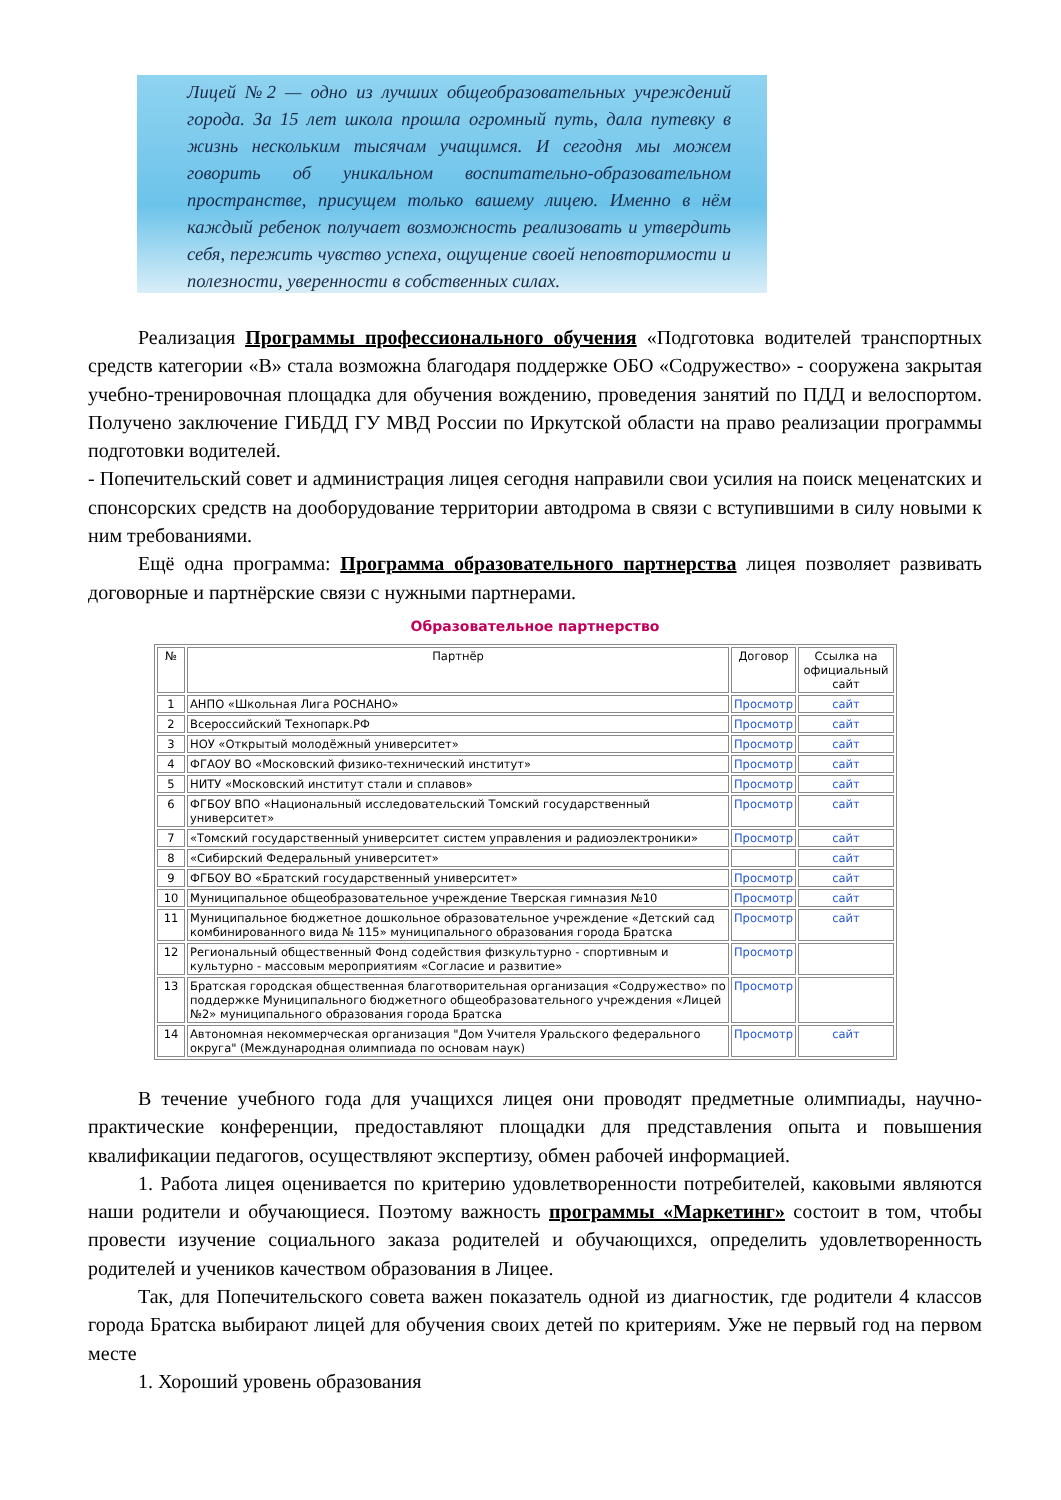Лицей №2 — одно из лучших общеобразовательных учреждений города. За 15 лет школа прошла огромный путь, дала путевку в жизнь нескольким тысячам учащимся. И сегодня мы можем говорить об уникальном воспитательно-образовательном пространстве, присущем только вашему лицею. Именно в нём каждый ребенок получает возможность реализовать и утвердить себя, пережить чувство успеха, ощущение своей неповторимости и полезности, уверенности в собственных силах.
Реализация Программы профессионального обучения «Подготовка водителей транспортных средств категории «В» стала возможна благодаря поддержке ОБО «Содружество» - сооружена закрытая учебно-тренировочная площадка для обучения вождению, проведения занятий по ПДД и велоспортом. Получено заключение ГИБДД ГУ МВД России по Иркутской области на право реализации программы подготовки водителей.
- Попечительский совет и администрация лицея сегодня направили свои усилия на поиск меценатских и спонсорских средств на дооборудование территории автодрома в связи с вступившими в силу новыми к ним требованиями.
Ещё одна программа: Программа образовательного партнерства лицея позволяет развивать договорные и партнёрские связи с нужными партнерами.
Образовательное партнерство
| № | Партнёр | Договор | Ссылка на официальный сайт |
| --- | --- | --- | --- |
| 1 | АНПО «Школьная Лига РОСНАНО» | Просмотр | сайт |
| 2 | Всероссийский Технопарк.РФ | Просмотр | сайт |
| 3 | НОУ «Открытый молодёжный университет» | Просмотр | сайт |
| 4 | ФГАОУ ВО «Московский физико-технический институт» | Просмотр | сайт |
| 5 | НИТУ «Московский институт стали и сплавов» | Просмотр | сайт |
| 6 | ФГБОУ ВПО «Национальный исследовательский Томский государственный университет» | Просмотр | сайт |
| 7 | «Томский государственный университет систем управления и радиоэлектроники» | Просмотр | сайт |
| 8 | «Сибирский Федеральный университет» | | сайт |
| 9 | ФГБОУ ВО «Братский государственный университет» | Просмотр | сайт |
| 10 | Муниципальное общеобразовательное учреждение Тверская гимназия №10 | Просмотр | сайт |
| 11 | Муниципальное бюджетное дошкольное образовательное учреждение «Детский сад комбинированного вида № 115» муниципального образования города Братска | Просмотр | сайт |
| 12 | Региональный общественный Фонд содействия физкультурно - спортивным и культурно - массовым мероприятиям «Согласие и развитие» | Просмотр | |
| 13 | Братская городская общественная благотворительная организация «Содружество» по поддержке Муниципального бюджетного общеобразовательного учреждения «Лицей №2» муниципального образования города Братска | Просмотр | |
| 14 | Автономная некоммерческая организация "Дом Учителя Уральского федерального округа" (Международная олимпиада по основам наук) | Просмотр | сайт |
В течение учебного года для учащихся лицея они проводят предметные олимпиады, научно-практические конференции, предоставляют площадки для представления опыта и повышения квалификации педагогов, осуществляют экспертизу, обмен рабочей информацией.
1. Работа лицея оценивается по критерию удовлетворенности потребителей, каковыми являются наши родители и обучающиеся. Поэтому важность программы «Маркетинг» состоит в том, чтобы провести изучение социального заказа родителей и обучающихся, определить удовлетворенность родителей и учеников качеством образования в Лицее.
Так, для Попечительского совета важен показатель одной из диагностик, где родители 4 классов города Братска выбирают лицей для обучения своих детей по критериям. Уже не первый год на первом месте
1. Хороший уровень образования